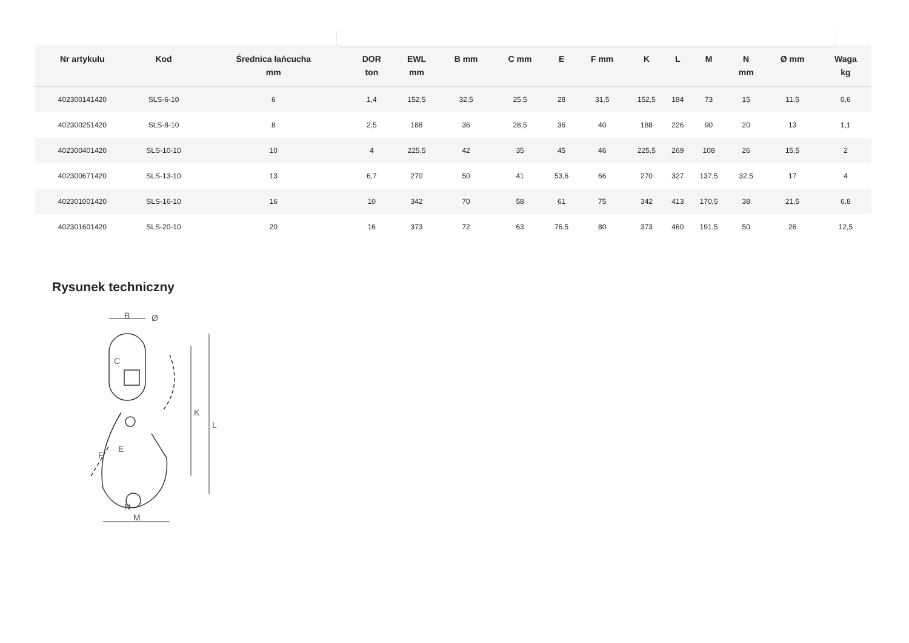| Nr artykułu | Kod | Średnica łańcucha mm | DOR ton | EWL mm | B mm | C mm | E | F mm | K | L | M | N mm | Ø mm | Waga kg |
| --- | --- | --- | --- | --- | --- | --- | --- | --- | --- | --- | --- | --- | --- | --- |
| 402300141420 | SLS-6-10 | 6 | 1,4 | 152,5 | 32,5 | 25,5 | 28 | 31,5 | 152,5 | 184 | 73 | 15 | 11,5 | 0,6 |
| 402300251420 | SLS-8-10 | 8 | 2,5 | 188 | 36 | 28,5 | 36 | 40 | 188 | 226 | 90 | 20 | 13 | 1,1 |
| 402300401420 | SLS-10-10 | 10 | 4 | 225,5 | 42 | 35 | 45 | 46 | 225,5 | 269 | 108 | 26 | 15,5 | 2 |
| 402300671420 | SLS-13-10 | 13 | 6,7 | 270 | 50 | 41 | 53,6 | 66 | 270 | 327 | 137,5 | 32,5 | 17 | 4 |
| 402301001420 | SLS-16-10 | 16 | 10 | 342 | 70 | 58 | 61 | 75 | 342 | 413 | 170,5 | 38 | 21,5 | 6,8 |
| 402301601420 | SLS-20-10 | 20 | 16 | 373 | 72 | 63 | 76,5 | 80 | 373 | 460 | 191,5 | 50 | 26 | 12,5 |
Rysunek techniczny
B
Ø
K
L
N
M
C
F
E